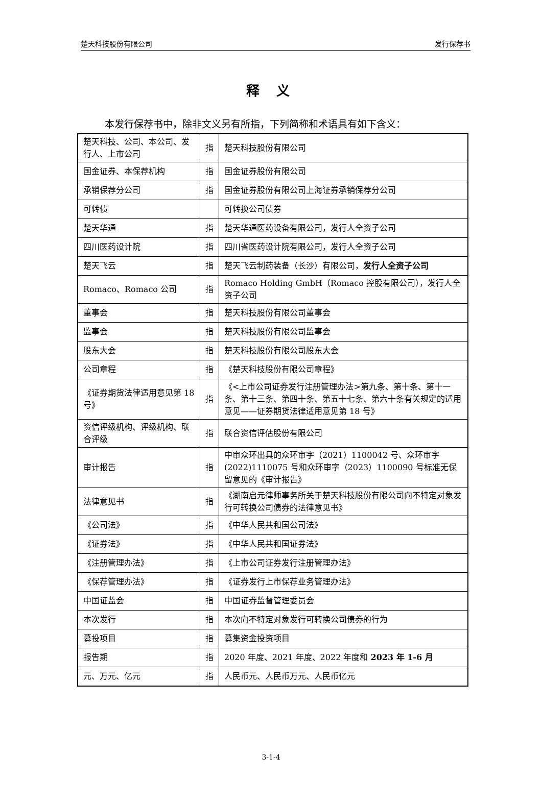楚天科技股份有限公司 发行保荐书
释 义
本发行保荐书中，除非文义另有所指，下列简称和术语具有如下含义：
| 楚天科技、公司、本公司、发行人、上市公司 | 指 | 楚天科技股份有限公司 |
| 国金证券、本保荐机构 | 指 | 国金证券股份有限公司 |
| 承销保荐分公司 | 指 | 国金证券股份有限公司上海证券承销保荐分公司 |
| 可转债 | | 可转换公司债券 |
| 楚天华通 | 指 | 楚天华通医药设备有限公司，发行人全资子公司 |
| 四川医药设计院 | 指 | 四川省医药设计院有限公司，发行人全资子公司 |
| 楚天飞云 | 指 | 楚天飞云制药装备（长沙）有限公司， 发行人全资子公司 |
| Romaco、Romaco 公司 | 指 | Romaco Holding GmbH（Romaco 控股有限公司），发行人全资子公司 |
| 董事会 | 指 | 楚天科技股份有限公司董事会 |
| 监事会 | 指 | 楚天科技股份有限公司监事会 |
| 股东大会 | 指 | 楚天科技股份有限公司股东大会 |
| 公司章程 | 指 | 《楚天科技股份有限公司章程》 |
| 《证券期货法律适用意见第 18 号》 | 指 | 《<上市公司证券发行注册管理办法>第九条、第十条、第十一条、第十三条、第四十条、第五十七条、第六十条有关规定的适用意见——证券期货法律适用意见第 18 号》 |
| 资信评级机构、评级机构、联合评级 | 指 | 联合资信评估股份有限公司 |
| 审计报告 | 指 | 中审众环出具的众环审字（2021）1100042 号、众环审字(2022)1110075 号和众环审字（2023）1100090 号标准无保留意见的《审计报告》 |
| 法律意见书 | 指 | 《湖南启元律师事务所关于楚天科技股份有限公司向不特定对象发行可转换公司债券的法律意见书》 |
| 《公司法》 | 指 | 《中华人民共和国公司法》 |
| 《证券法》 | 指 | 《中华人民共和国证券法》 |
| 《注册管理办法》 | 指 | 《上市公司证券发行注册管理办法》 |
| 《保荐管理办法》 | 指 | 《证券发行上市保荐业务管理办法》 |
| 中国证监会 | 指 | 中国证券监督管理委员会 |
| 本次发行 | 指 | 本次向不特定对象发行可转换公司债券的行为 |
| 募投项目 | 指 | 募集资金投资项目 |
| 报告期 | 指 | 2020 年度、2021 年度、2022 年度和 2023 年 1-6 月 |
| 元、万元、亿元 | 指 | 人民币元、人民币万元、人民币亿元 |
3-1-4